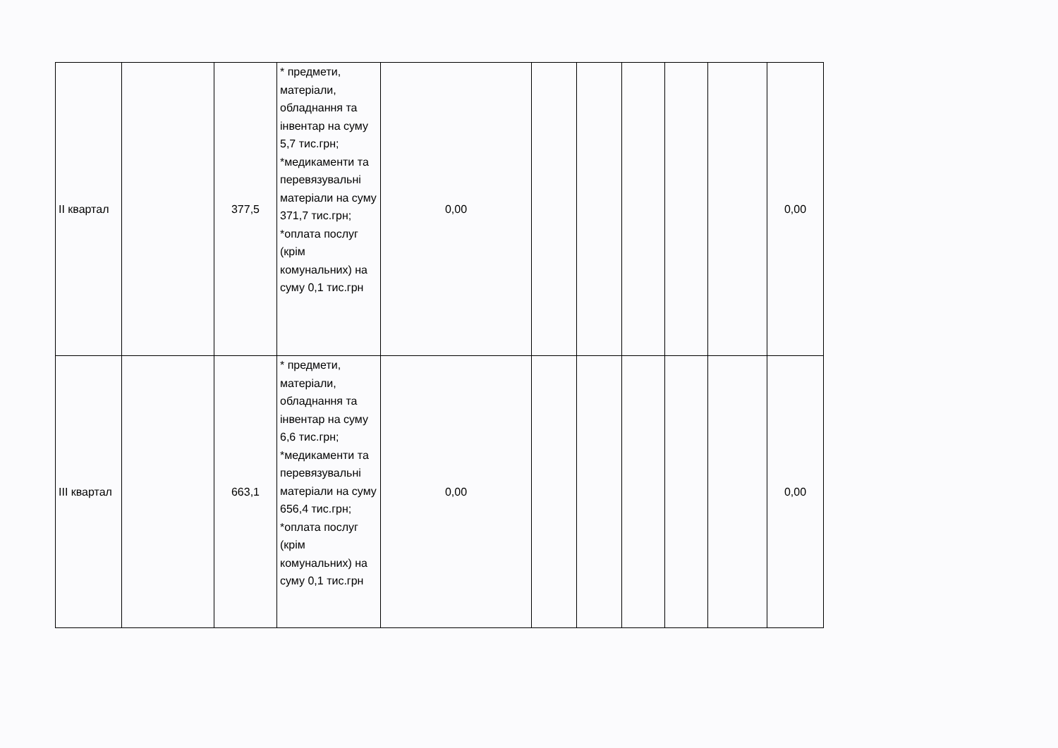| ІІ квартал | | 377,5 | * предмети, матеріали, обладнання та інвентар на суму 5,7 тис.грн; *медикаменти та перевязувальні матеріали на суму 371,7 тис.грн; *оплата послуг (крім комунальних) на суму 0,1 тис.грн | 0,00 | | | | | | 0,00 |
| ІІІ квартал | | 663,1 | * предмети, матеріали, обладнання та інвентар на суму 6,6 тис.грн; *медикаменти та перевязувальні матеріали на суму 656,4 тис.грн; *оплата послуг (крім комунальних) на суму 0,1 тис.грн | 0,00 | | | | | | 0,00 |